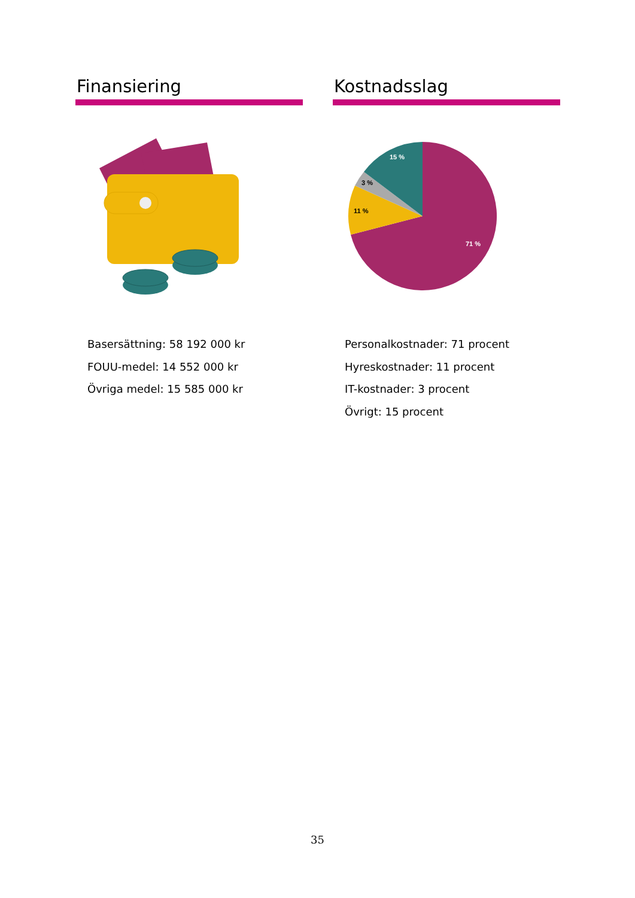Finansiering
Basersättning: 58 192 000 kr
FOUU-medel: 14 552 000 kr
Övriga medel: 15 585 000 kr
Kostnadsslag
15 %
3 %
11 %
71 %
Personalkostnader: 71 procent
Hyreskostnader: 11 procent
IT-kostnader: 3 procent
Övrigt: 15 procent
35